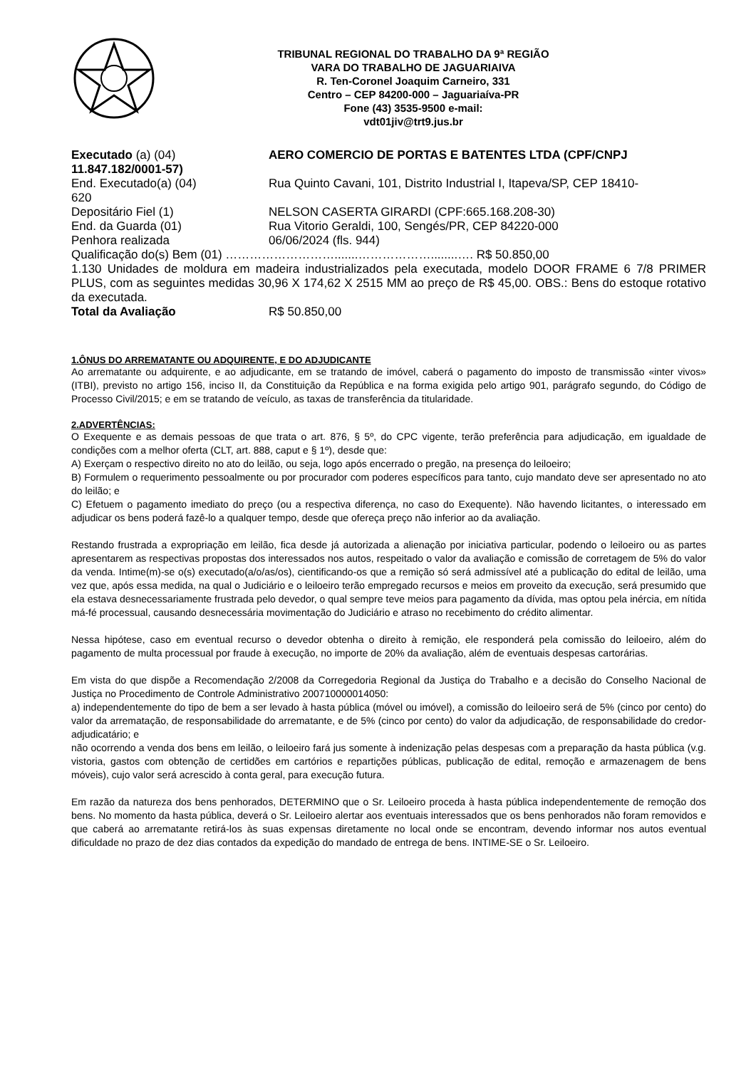TRIBUNAL REGIONAL DO TRABALHO DA 9ª REGIÃO
VARA DO TRABALHO DE JAGUARIAIVA
R. Ten-Coronel Joaquim Carneiro, 331
Centro – CEP 84200-000 – Jaguariaíva-PR
Fone (43) 3535-9500 e-mail:
vdt01jiv@trt9.jus.br
Executado (a) (04) AERO COMERCIO DE PORTAS E BATENTES LTDA (CPF/CNPJ
11.847.182/0001-57)
End. Executado(a) (04) Rua Quinto Cavani, 101, Distrito Industrial I, Itapeva/SP, CEP 18410-
620
Depositário Fiel (1) NELSON CASERTA GIRARDI (CPF:665.168.208-30)
End. da Guarda (01) Rua Vitorio Geraldi, 100, Sengés/PR, CEP 84220-000
Penhora realizada 06/06/2024 (fls. 944)
Qualificação do(s) Bem (01) ……………………….......………………........…. R$ 50.850,00
1.130 Unidades de moldura em madeira industrializados pela executada, modelo DOOR FRAME 6 7/8 PRIMER PLUS, com as seguintes medidas 30,96 X 174,62 X 2515 MM ao preço de R$ 45,00. OBS.: Bens do estoque rotativo da executada.
Total da Avaliação R$ 50.850,00
1.ÔNUS DO ARREMATANTE OU ADQUIRENTE, E DO ADJUDICANTE
Ao arrematante ou adquirente, e ao adjudicante, em se tratando de imóvel, caberá o pagamento do imposto de transmissão «inter vivos» (ITBI), previsto no artigo 156, inciso II, da Constituição da República e na forma exigida pelo artigo 901, parágrafo segundo, do Código de Processo Civil/2015; e em se tratando de veículo, as taxas de transferência da titularidade.
2.ADVERTÊNCIAS:
O Exequente e as demais pessoas de que trata o art. 876, § 5º, do CPC vigente, terão preferência para adjudicação, em igualdade de condições com a melhor oferta (CLT, art. 888, caput e § 1º), desde que:
A) Exerçam o respectivo direito no ato do leilão, ou seja, logo após encerrado o pregão, na presença do leiloeiro;
B) Formulem o requerimento pessoalmente ou por procurador com poderes específicos para tanto, cujo mandato deve ser apresentado no ato do leilão; e
C) Efetuem o pagamento imediato do preço (ou a respectiva diferença, no caso do Exequente). Não havendo licitantes, o interessado em adjudicar os bens poderá fazê-lo a qualquer tempo, desde que ofereça preço não inferior ao da avaliação.
Restando frustrada a expropriação em leilão, fica desde já autorizada a alienação por iniciativa particular, podendo o leiloeiro ou as partes apresentarem as respectivas propostas dos interessados nos autos, respeitado o valor da avaliação e comissão de corretagem de 5% do valor da venda. Intime(m)-se o(s) executado(a/o/as/os), cientificando-os que a remição só será admissível até a publicação do edital de leilão, uma vez que, após essa medida, na qual o Judiciário e o leiloeiro terão empregado recursos e meios em proveito da execução, será presumido que ela estava desnecessariamente frustrada pelo devedor, o qual sempre teve meios para pagamento da dívida, mas optou pela inércia, em nítida má-fé processual, causando desnecessária movimentação do Judiciário e atraso no recebimento do crédito alimentar.
Nessa hipótese, caso em eventual recurso o devedor obtenha o direito à remição, ele responderá pela comissão do leiloeiro, além do pagamento de multa processual por fraude à execução, no importe de 20% da avaliação, além de eventuais despesas cartorárias.
Em vista do que dispõe a Recomendação 2/2008 da Corregedoria Regional da Justiça do Trabalho e a decisão do Conselho Nacional de Justiça no Procedimento de Controle Administrativo 200710000014050:
a) independentemente do tipo de bem a ser levado à hasta pública (móvel ou imóvel), a comissão do leiloeiro será de 5% (cinco por cento) do valor da arrematação, de responsabilidade do arrematante, e de 5% (cinco por cento) do valor da adjudicação, de responsabilidade do credor-adjudicatário; e
não ocorrendo a venda dos bens em leilão, o leiloeiro fará jus somente à indenização pelas despesas com a preparação da hasta pública (v.g. vistoria, gastos com obtenção de certidões em cartórios e repartições públicas, publicação de edital, remoção e armazenagem de bens móveis), cujo valor será acrescido à conta geral, para execução futura.
Em razão da natureza dos bens penhorados, DETERMINO que o Sr. Leiloeiro proceda à hasta pública independentemente de remoção dos bens. No momento da hasta pública, deverá o Sr. Leiloeiro alertar aos eventuais interessados que os bens penhorados não foram removidos e que caberá ao arrematante retirá-los às suas expensas diretamente no local onde se encontram, devendo informar nos autos eventual dificuldade no prazo de dez dias contados da expedição do mandado de entrega de bens. INTIME-SE o Sr. Leiloeiro.